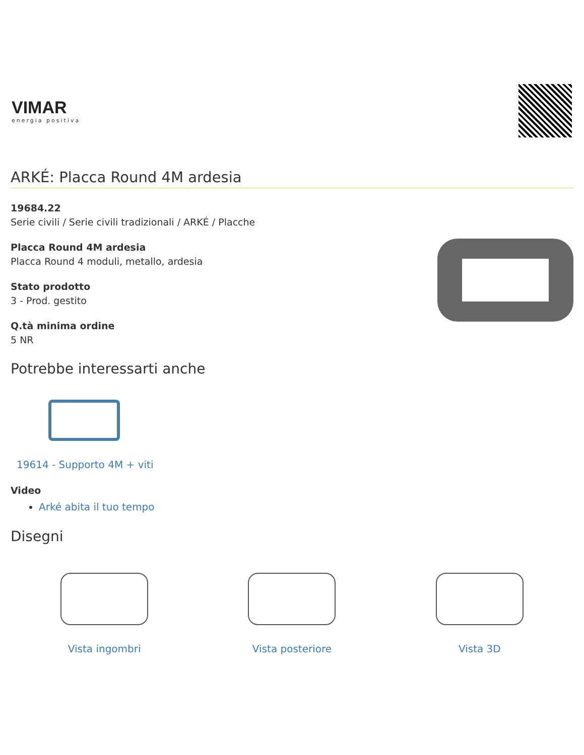VIMAR
energia positiva
ARKÉ: Placca Round 4M ardesia
19684.22
Serie civili / Serie civili tradizionali / ARKÉ / Placche
Placca Round 4M ardesia
Placca Round 4 moduli, metallo, ardesia
Stato prodotto
3 - Prod. gestito
Q.tà minima ordine
5 NR
Potrebbe interessarti anche
19614 - Supporto 4M + viti
Video
Arké abita il tuo tempo
Disegni
Vista ingombri Vista posteriore Vista 3D